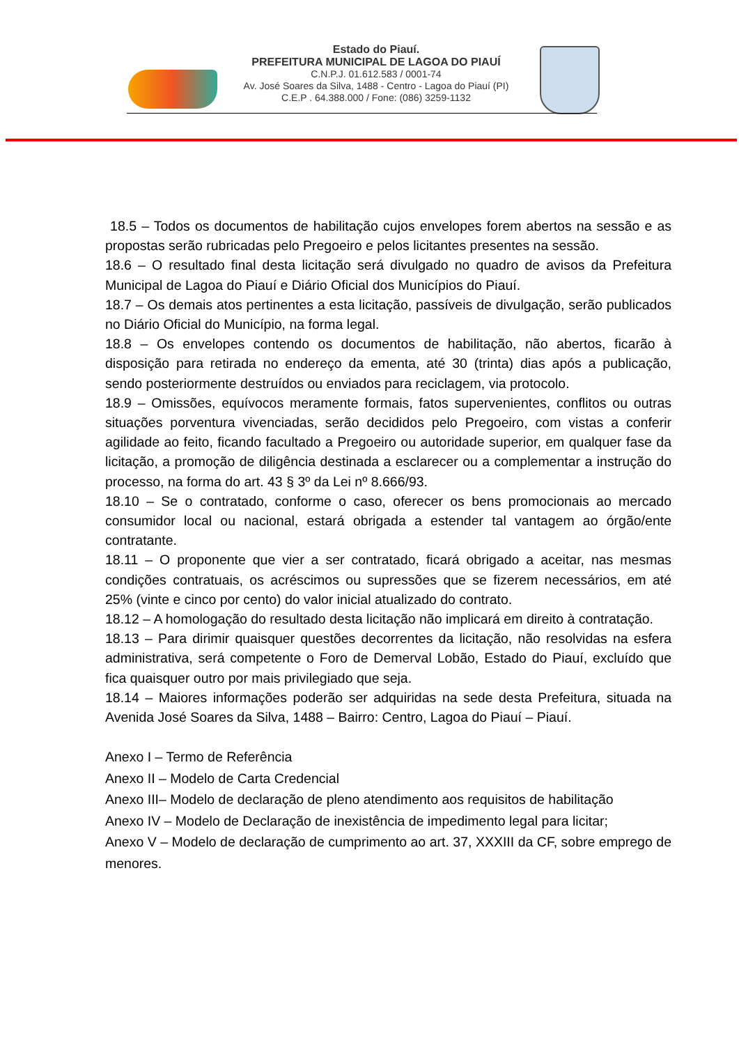Estado do Piauí.
PREFEITURA MUNICIPAL DE LAGOA DO PIAUÍ
C.N.P.J. 01.612.583 / 0001-74
Av. José Soares da Silva, 1488 - Centro - Lagoa do Piauí (PI)
C.E.P . 64.388.000 / Fone: (086) 3259-1132
18.5 – Todos os documentos de habilitação cujos envelopes forem abertos na sessão e as propostas serão rubricadas pelo Pregoeiro e pelos licitantes presentes na sessão.
18.6 – O resultado final desta licitação será divulgado no quadro de avisos da Prefeitura Municipal de Lagoa do Piauí e Diário Oficial dos Municípios do Piauí.
18.7 – Os demais atos pertinentes a esta licitação, passíveis de divulgação, serão publicados no Diário Oficial do Município, na forma legal.
18.8 – Os envelopes contendo os documentos de habilitação, não abertos, ficarão à disposição para retirada no endereço da ementa, até 30 (trinta) dias após a publicação, sendo posteriormente destruídos ou enviados para reciclagem, via protocolo.
18.9 – Omissões, equívocos meramente formais, fatos supervenientes, conflitos ou outras situações porventura vivenciadas, serão decididos pelo Pregoeiro, com vistas a conferir agilidade ao feito, ficando facultado a Pregoeiro ou autoridade superior, em qualquer fase da licitação, a promoção de diligência destinada a esclarecer ou a complementar a instrução do processo, na forma do art. 43 § 3º da Lei nº 8.666/93.
18.10 – Se o contratado, conforme o caso, oferecer os bens promocionais ao mercado consumidor local ou nacional, estará obrigada a estender tal vantagem ao órgão/ente contratante.
18.11 – O proponente que vier a ser contratado, ficará obrigado a aceitar, nas mesmas condições contratuais, os acréscimos ou supressões que se fizerem necessários, em até 25% (vinte e cinco por cento) do valor inicial atualizado do contrato.
18.12 – A homologação do resultado desta licitação não implicará em direito à contratação.
18.13 – Para dirimir quaisquer questões decorrentes da licitação, não resolvidas na esfera administrativa, será competente o Foro de Demerval Lobão, Estado do Piauí, excluído que fica quaisquer outro por mais privilegiado que seja.
18.14 – Maiores informações poderão ser adquiridas na sede desta Prefeitura, situada na Avenida José Soares da Silva, 1488 – Bairro: Centro, Lagoa do Piauí – Piauí.
Anexo I – Termo de Referência
Anexo II – Modelo de Carta Credencial
Anexo III– Modelo de declaração de pleno atendimento aos requisitos de habilitação
Anexo IV – Modelo de Declaração de inexistência de impedimento legal para licitar;
Anexo V – Modelo de declaração de cumprimento ao art. 37, XXXIII da CF, sobre emprego de menores.